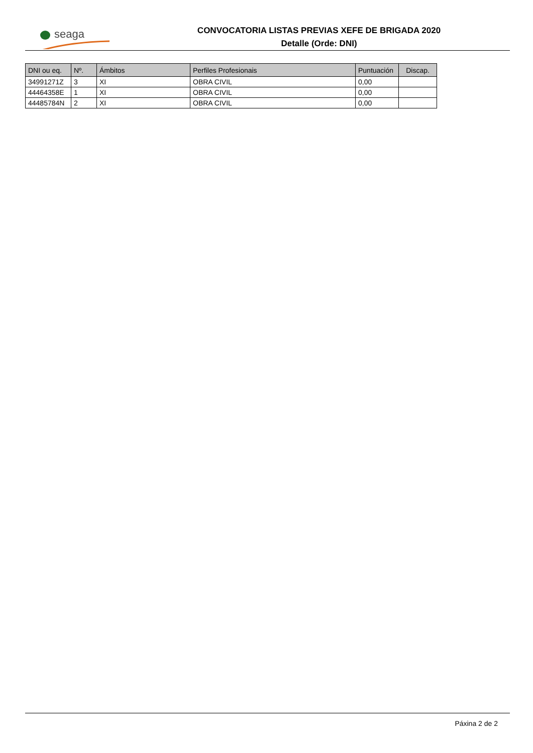seaga
CONVOCATORIA LISTAS PREVIAS XEFE DE BRIGADA 2020
Detalle (Orde: DNI)
| DNI ou eq. | Nº. | Ámbitos | Perfiles Profesionais | Puntuación | Discap. |
| --- | --- | --- | --- | --- | --- |
| 34991271Z | 3 | XI | OBRA CIVIL | 0,00 | |
| 44464358E | 1 | XI | OBRA CIVIL | 0,00 | |
| 44485784N | 2 | XI | OBRA CIVIL | 0,00 | |
Páxina 2 de 2